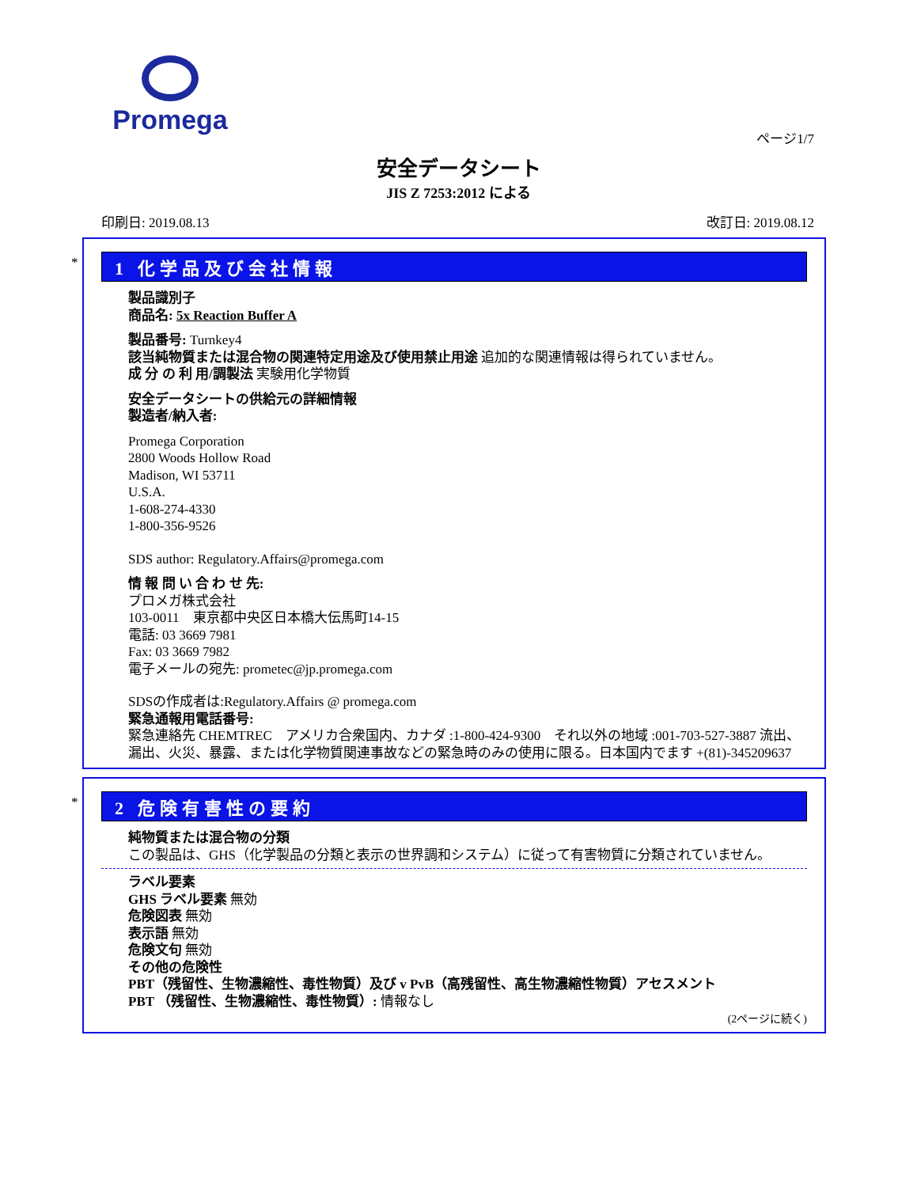Promega
ページ1/7
安全データシート
JIS Z 7253:2012 による
印刷日: 2019.08.13 改訂日: 2019.08.12
*
1 化学品及び会社情報
製品識別子
商品名: 5x Reaction Buffer A
製品番号: Turnkey4
該当純物質または混合物の関連特定用途及び使用禁止用途 追加的な関連情報は得られていません。
成 分 の 利 用/調製法 実験用化学物質
安全データシートの供給元の詳細情報
製造者/納入者:
Promega Corporation
2800 Woods Hollow Road
Madison, WI 53711
U.S.A.
1-608-274-4330
1-800-356-9526
SDS author: Regulatory.Affairs@promega.com
情 報 問 い 合 わ せ 先:
プロメガ株式会社
103-0011　東京都中央区日本橋大伝馬町14-15
電話: 03 3669 7981
Fax: 03 3669 7982
電子メールの宛先: prometec@jp.promega.com
SDSの作成者は:Regulatory.Affairs @ promega.com
緊急通報用電話番号:
緊急連絡先 CHEMTREC　アメリカ合衆国内、カナダ :1-800-424-9300　それ以外の地域 :001-703-527-3887 流出、漏出、火災、暴露、または化学物質関連事故などの緊急時のみの使用に限る。日本国内でます +(81)-345209637
*
2 危険有害性の要約
純物質または混合物の分類
この製品は、GHS（化学製品の分類と表示の世界調和システム）に従って有害物質に分類されていません。
ラベル要素
GHS ラベル要素 無効
危険図表 無効
表示語 無効
危険文句 無効
その他の危険性
PBT（残留性、生物濃縮性、毒性物質）及び v PvB（高残留性、高生物濃縮性物質）アセスメント
PBT （残留性、生物濃縮性、毒性物質）: 情報なし
(2ページに続く)